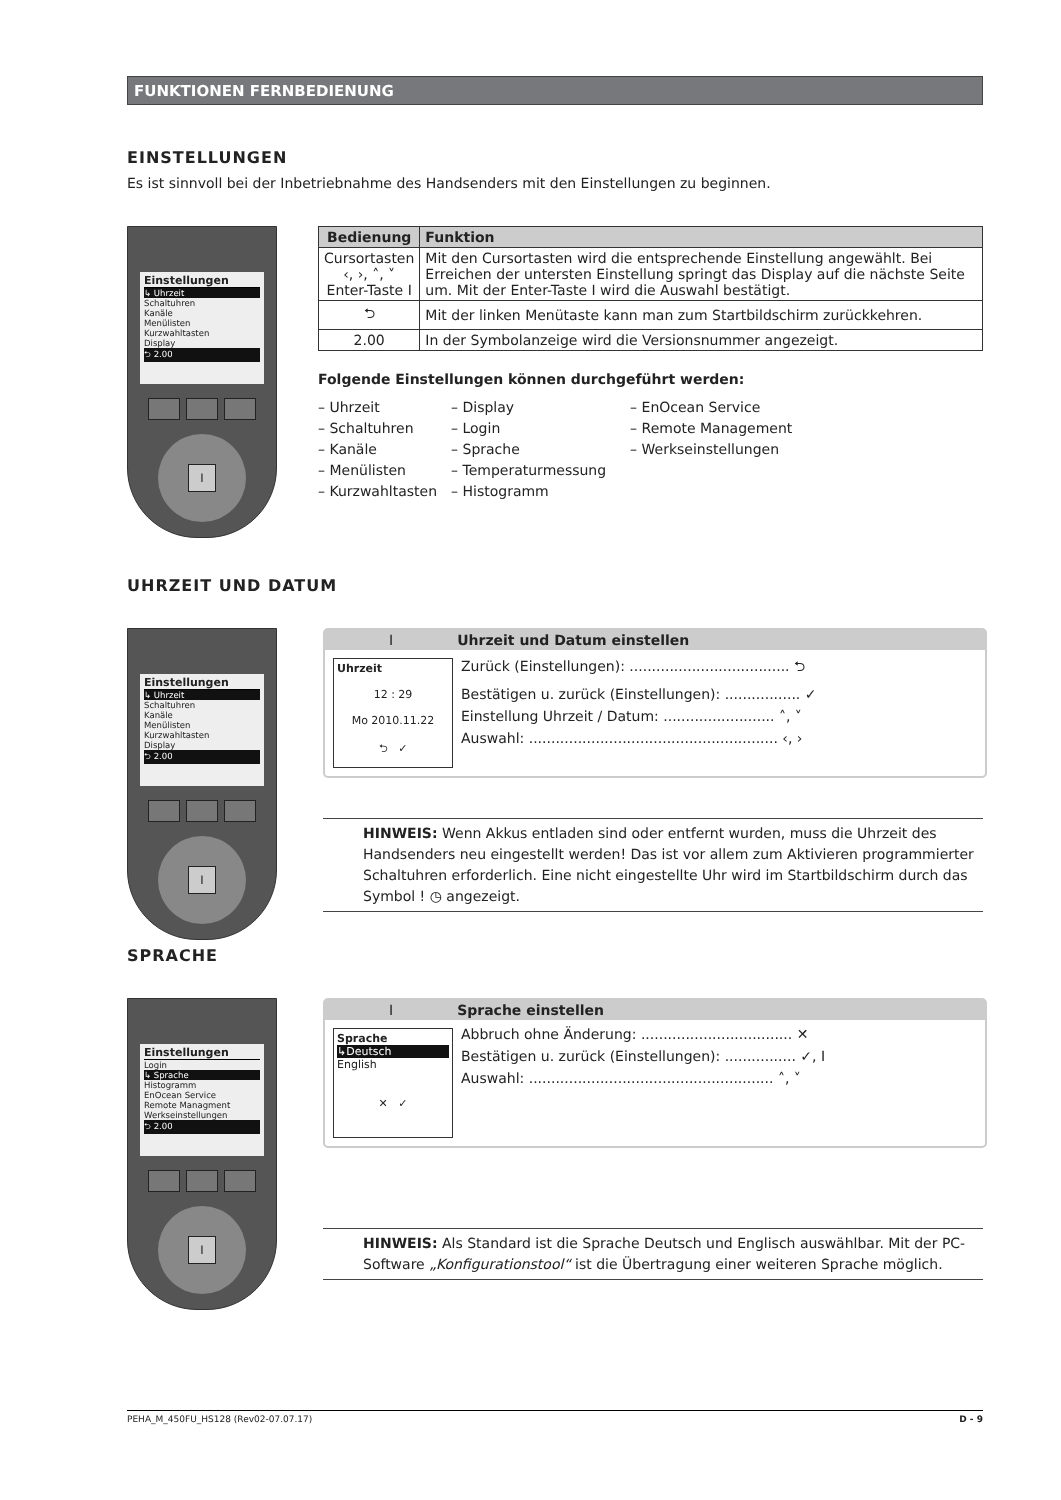FUNKTIONEN FERNBEDIENUNG
EINSTELLUNGEN
Es ist sinnvoll bei der Inbetriebnahme des Handsenders mit den Einstellungen zu beginnen.
Einstellungen
↳ Uhrzeit
Schaltuhren
Kanäle
Menülisten
Kurzwahltasten
Display
⮌ 2.00
I
| Bedienung | Funktion |
| --- | --- |
| Cursortasten ‹, ›, ˄, ˅ Enter-Taste I | Mit den Cursortasten wird die entsprechende Einstellung angewählt. Bei Erreichen der untersten Einstellung springt das Display auf die nächste Seite um. Mit der Enter-Taste I wird die Auswahl bestätigt. |
| ⮌ | Mit der linken Menütaste kann man zum Startbildschirm zurückkehren. |
| 2.00 | In der Symbolanzeige wird die Versionsnummer angezeigt. |
Folgende Einstellungen können durchgeführt werden:
– Uhrzeit
– Schaltuhren
– Kanäle
– Menülisten
– Kurzwahltasten
– Display
– Login
– Sprache
– Temperaturmessung
– Histogramm
– EnOcean Service
– Remote Management
– Werkseinstellungen
UHRZEIT UND DATUM
Einstellungen
↳ Uhrzeit
Schaltuhren
Kanäle
Menülisten
Kurzwahltasten
Display
⮌ 2.00
I
I Uhrzeit und Datum einstellen
Uhrzeit
12 : 29
Mo 2010.11.22
⮌ ✓
Zurück (Einstellungen): .................................... ⮌
Bestätigen u. zurück (Einstellungen): ................. ✓
Einstellung Uhrzeit / Datum: ......................... ˄, ˅
Auswahl: ........................................................ ‹, ›
HINWEIS: Wenn Akkus entladen sind oder entfernt wurden, muss die Uhrzeit des Handsenders neu eingestellt werden! Das ist vor allem zum Aktivieren programmierter Schaltuhren erforderlich. Eine nicht eingestellte Uhr wird im Startbildschirm durch das Symbol ! ◷ angezeigt.
SPRACHE
Einstellungen
Login
↳ Sprache
Histogramm
EnOcean Service
Remote Managment
Werkseinstellungen
⮌ 2.00
I
I Sprache einstellen
Sprache
↳Deutsch
English
✕ ✓
Abbruch ohne Änderung: .................................. ✕
Bestätigen u. zurück (Einstellungen): ................ ✓, I
Auswahl: ....................................................... ˄, ˅
HINWEIS: Als Standard ist die Sprache Deutsch und Englisch auswählbar. Mit der PC-Software „Konfigurationstool“ ist die Übertragung einer weiteren Sprache möglich.
PEHA_M_450FU_HS128 (Rev02-07.07.17) D - 9